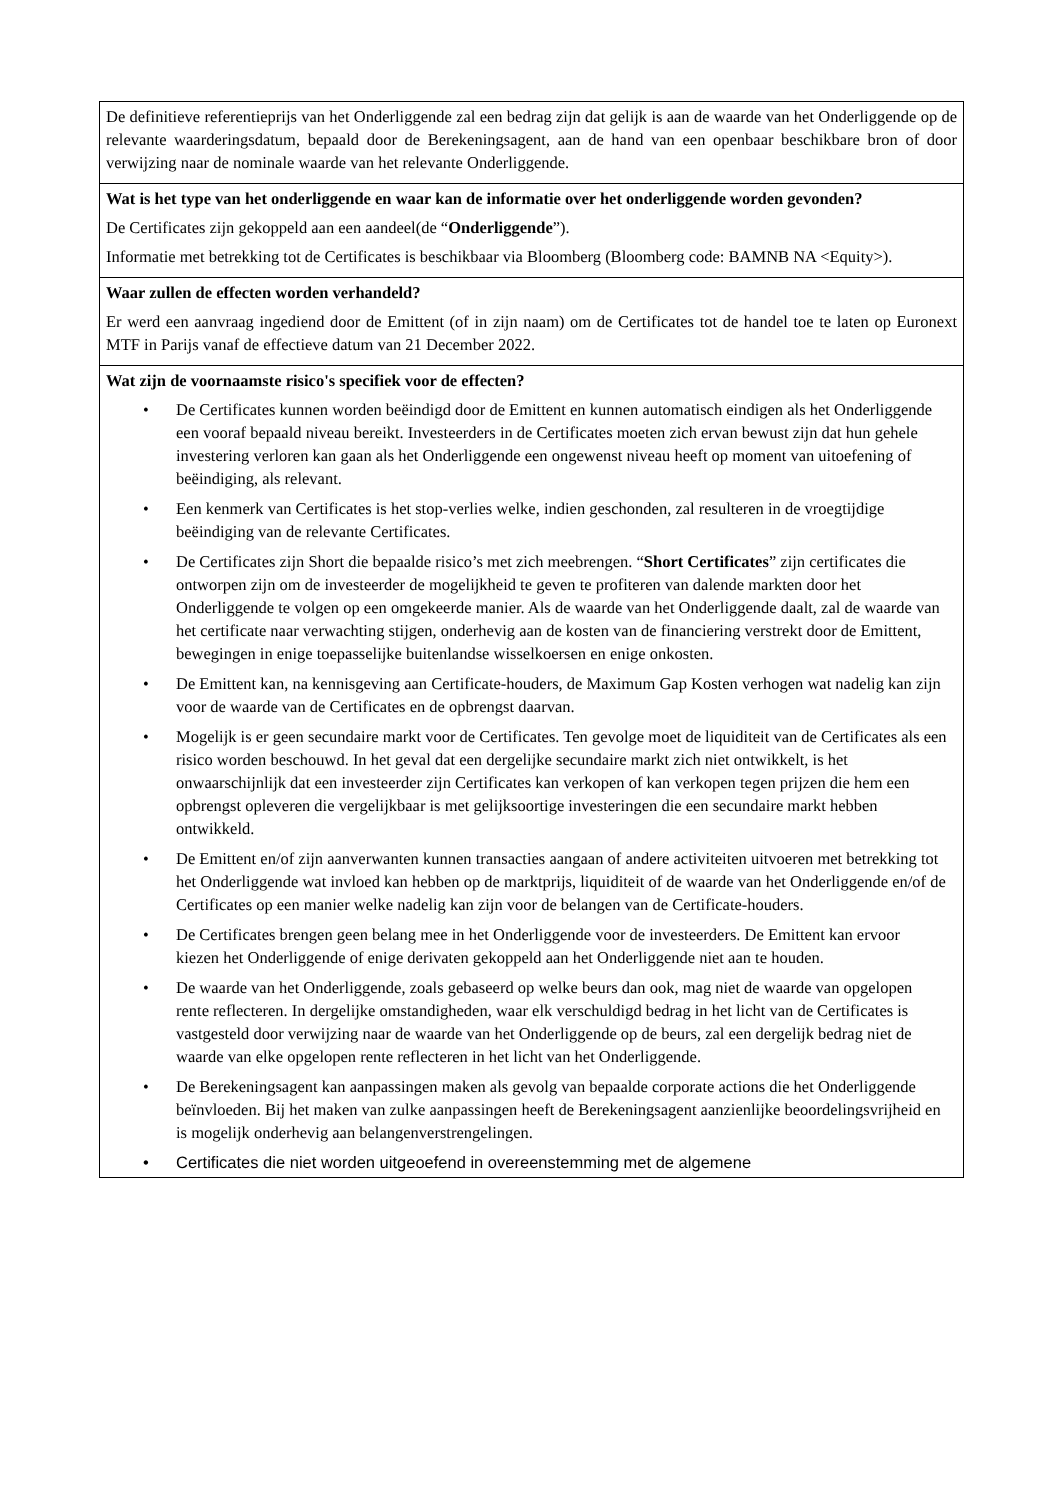De definitieve referentieprijs van het Onderliggende zal een bedrag zijn dat gelijk is aan de waarde van het Onderliggende op de relevante waarderingsdatum, bepaald door de Berekeningsagent, aan de hand van een openbaar beschikbare bron of door verwijzing naar de nominale waarde van het relevante Onderliggende.
Wat is het type van het onderliggende en waar kan de informatie over het onderliggende worden gevonden?
De Certificates zijn gekoppeld aan een aandeel(de “Onderliggende”).
Informatie met betrekking tot de Certificates is beschikbaar via Bloomberg (Bloomberg code: BAMNB NA <Equity>).
Waar zullen de effecten worden verhandeld?
Er werd een aanvraag ingediend door de Emittent (of in zijn naam) om de Certificates tot de handel toe te laten op Euronext MTF in Parijs vanaf de effectieve datum van 21 December 2022.
Wat zijn de voornaamste risico's specifiek voor de effecten?
• De Certificates kunnen worden beëindigd door de Emittent en kunnen automatisch eindigen als het Onderliggende een vooraf bepaald niveau bereikt. Investeerders in de Certificates moeten zich ervan bewust zijn dat hun gehele investering verloren kan gaan als het Onderliggende een ongewenst niveau heeft op moment van uitoefening of beëindiging, als relevant.
• Een kenmerk van Certificates is het stop-verlies welke, indien geschonden, zal resulteren in de vroegtijdige beëindiging van de relevante Certificates.
• De Certificates zijn Short die bepaalde risico’s met zich meebrengen. “Short Certificates” zijn certificates die ontworpen zijn om de investeerder de mogelijkheid te geven te profiteren van dalende markten door het Onderliggende te volgen op een omgekeerde manier. Als de waarde van het Onderliggende daalt, zal de waarde van het certificate naar verwachting stijgen, onderhevig aan de kosten van de financiering verstrekt door de Emittent, bewegingen in enige toepasselijke buitenlandse wisselkoersen en enige onkosten.
• De Emittent kan, na kennisgeving aan Certificate-houders, de Maximum Gap Kosten verhogen wat nadelig kan zijn voor de waarde van de Certificates en de opbrengst daarvan.
• Mogelijk is er geen secundaire markt voor de Certificates. Ten gevolge moet de liquiditeit van de Certificates als een risico worden beschouwd. In het geval dat een dergelijke secundaire markt zich niet ontwikkelt, is het onwaarschijnlijk dat een investeerder zijn Certificates kan verkopen of kan verkopen tegen prijzen die hem een opbrengst opleveren die vergelijkbaar is met gelijksoortige investeringen die een secundaire markt hebben ontwikkeld.
• De Emittent en/of zijn aanverwanten kunnen transacties aangaan of andere activiteiten uitvoeren met betrekking tot het Onderliggende wat invloed kan hebben op de marktprijs, liquiditeit of de waarde van het Onderliggende en/of de Certificates op een manier welke nadelig kan zijn voor de belangen van de Certificate-houders.
• De Certificates brengen geen belang mee in het Onderliggende voor de investeerders. De Emittent kan ervoor kiezen het Onderliggende of enige derivaten gekoppeld aan het Onderliggende niet aan te houden.
• De waarde van het Onderliggende, zoals gebaseerd op welke beurs dan ook, mag niet de waarde van opgelopen rente reflecteren. In dergelijke omstandigheden, waar elk verschuldigd bedrag in het licht van de Certificates is vastgesteld door verwijzing naar de waarde van het Onderliggende op de beurs, zal een dergelijk bedrag niet de waarde van elke opgelopen rente reflecteren in het licht van het Onderliggende.
• De Berekeningsagent kan aanpassingen maken als gevolg van bepaalde corporate actions die het Onderliggende beïnvloeden. Bij het maken van zulke aanpassingen heeft de Berekeningsagent aanzienlijke beoordelingsvrijheid en is mogelijk onderhevig aan belangenverstrengelingen.
• Certificates die niet worden uitgeoefend in overeenstemming met de algemene